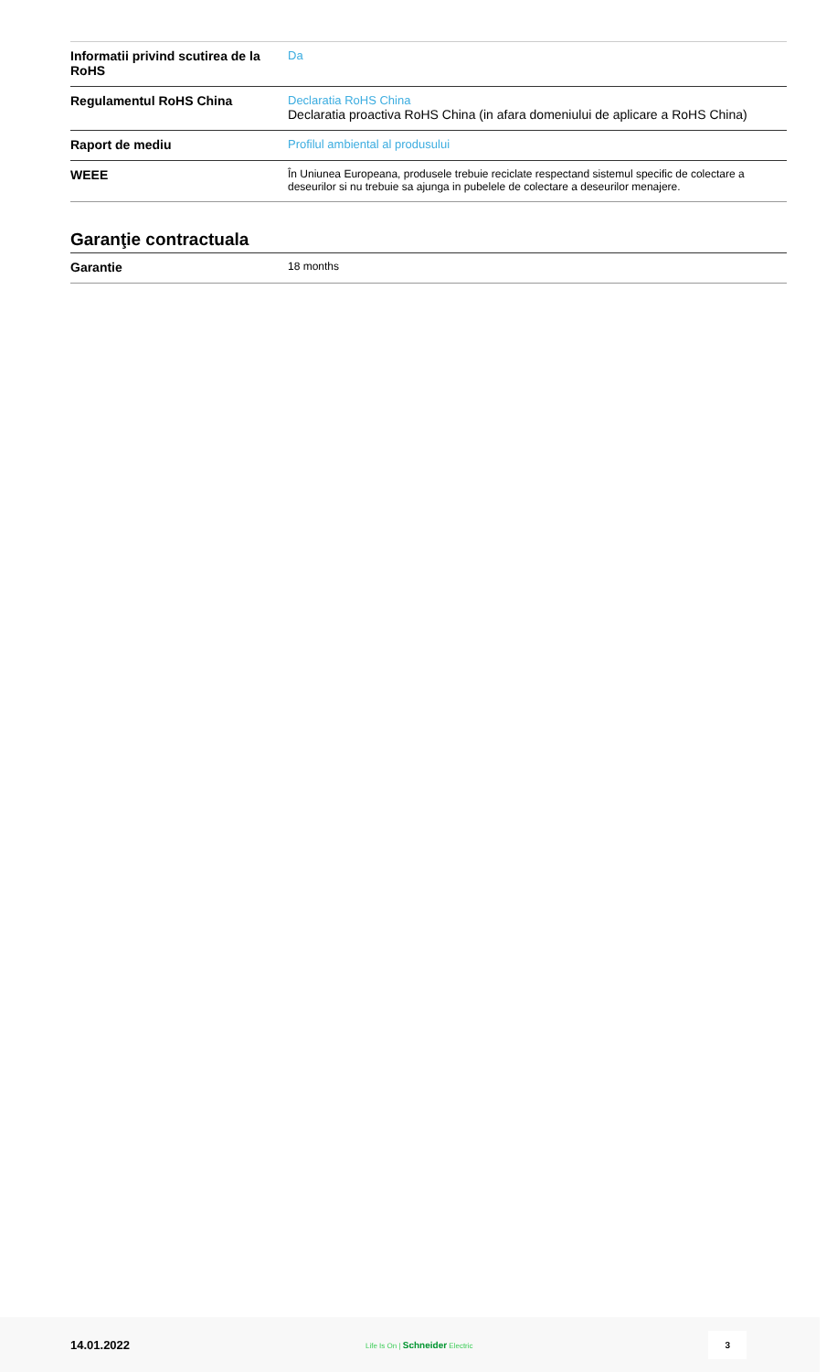| Informatii privind scutirea de la RoHS | Da |
| Regulamentul RoHS China | Declaratia RoHS China Declaratia proactiva RoHS China (in afara domeniului de aplicare a RoHS China) |
| Raport de mediu | Profilul ambiental al produsului |
| WEEE | În Uniunea Europeana, produsele trebuie reciclate respectand sistemul specific de colectare a deseurilor si nu trebuie sa ajunga in pubelele de colectare a deseurilor menajere. |
Garanţie contractuala
| Garantie | 18 months |
14.01.2022 Life Is On | Schneider Electric 3